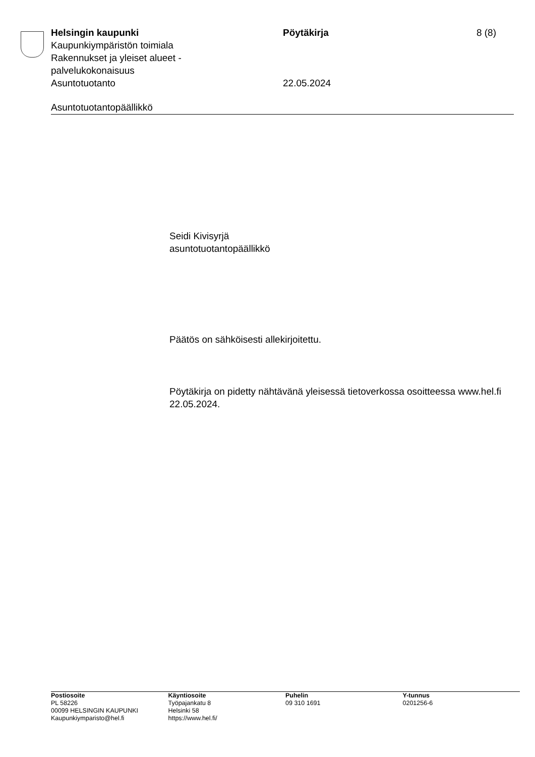Helsingin kaupunki
Kaupunkiympäristön toimiala
Rakennukset ja yleiset alueet -
palvelukokonaisuus
Asuntotuotanto
Pöytäkirja
22.05.2024
8 (8)
Asuntotuotantopäällikkö
Seidi Kivisyrjä
asuntotuotantopäällikkö
Päätös on sähköisesti allekirjoitettu.
Pöytäkirja on pidetty nähtävänä yleisessä tietoverkossa osoitteessa www.hel.fi 22.05.2024.
Postiosoite
PL 58226
00099 HELSINGIN KAUPUNKI
Kaupunkiymparisto@hel.fi
Käyntiosoite
Työpajankatu 8
Helsinki 58
https://www.hel.fi/
Puhelin
09 310 1691
Y-tunnus
0201256-6